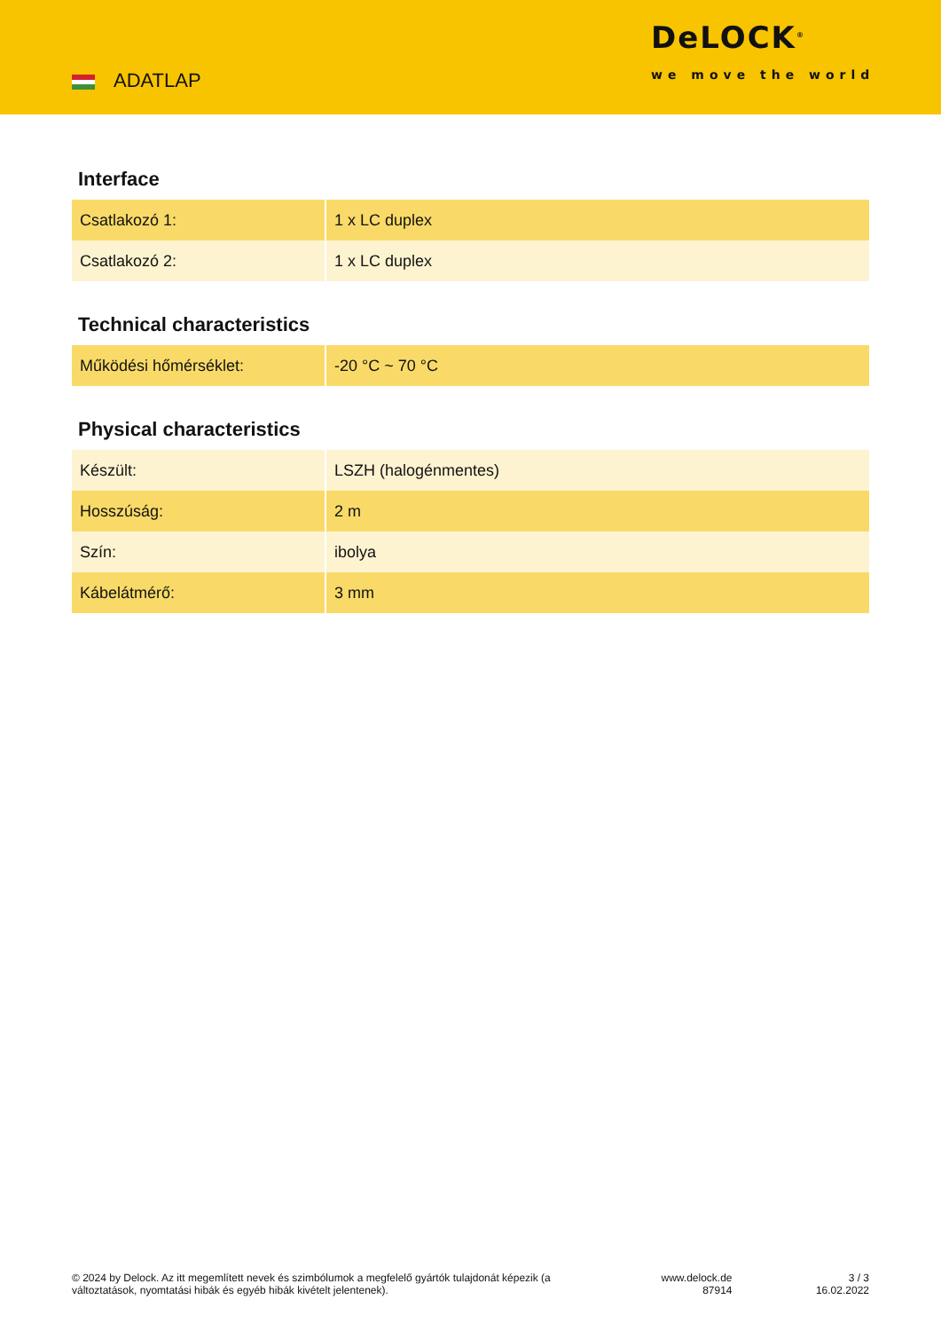ADATLAP
DeLOCK<sup>®</sup>
we move the world
Interface
| Csatlakozó 1: | 1 x LC duplex |
| Csatlakozó 2: | 1 x LC duplex |
Technical characteristics
| Működési hőmérséklet: | -20 °C ~ 70 °C |
Physical characteristics
| Készült: | LSZH (halogénmentes) |
| Hosszúság: | 2 m |
| Szín: | ibolya |
| Kábelátmérő: | 3 mm |
© 2024 by Delock. Az itt megemlített nevek és szimbólumok a megfelelő gyártók tulajdonát képezik (a változtatások, nyomtatási hibák és egyéb hibák kivételt jelentenek).
www.delock.de
87914
3 / 3
16.02.2022